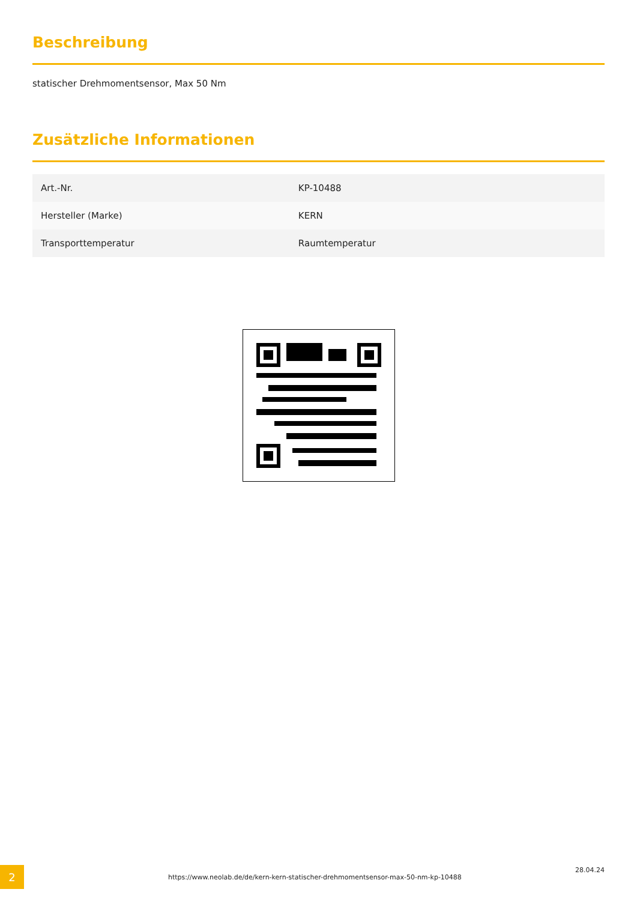Beschreibung
statischer Drehmomentsensor, Max 50 Nm
Zusätzliche Informationen
| Art.-Nr. | KP-10488 |
| Hersteller (Marke) | KERN |
| Transporttemperatur | Raumtemperatur |
2
https://www.neolab.de/de/kern-kern-statischer-drehmomentsensor-max-50-nm-kp-10488
28.04.24